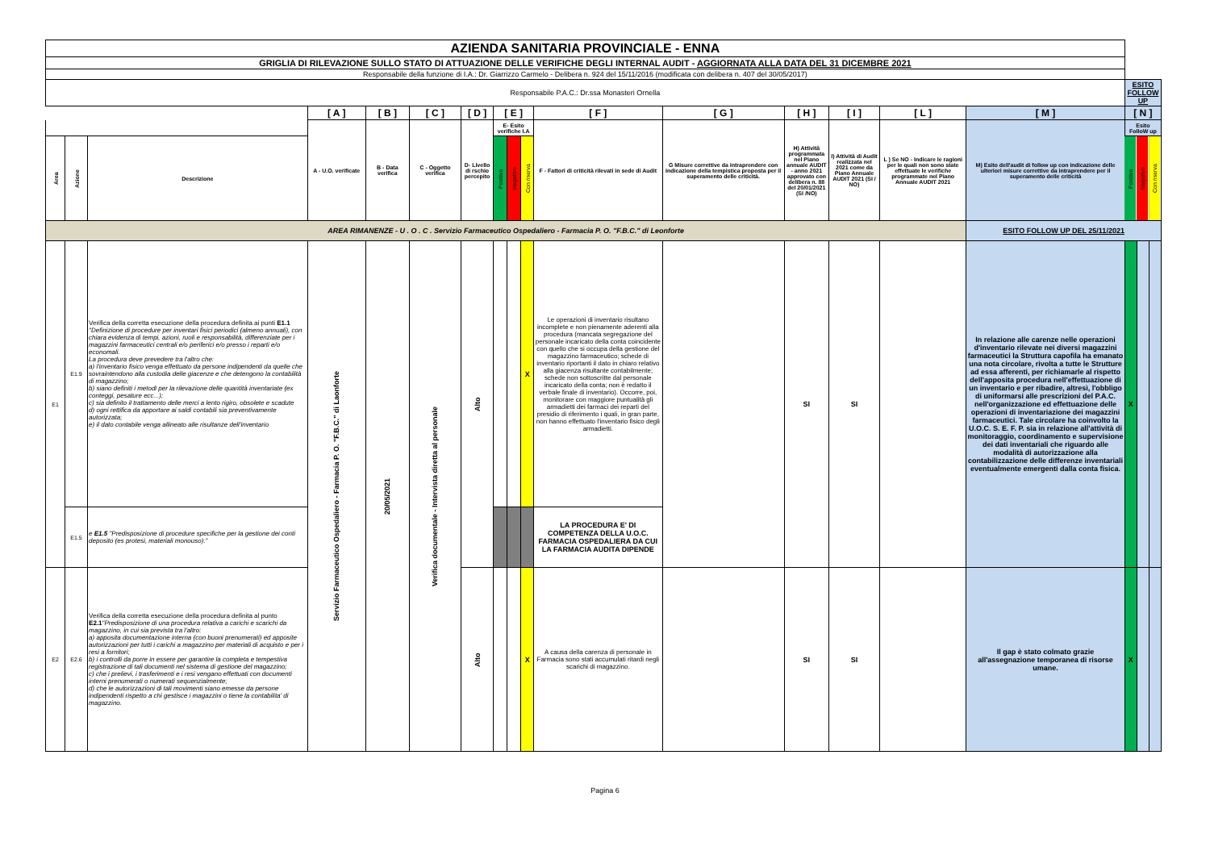| AZIENDA SANITARIA PROVINCIALE - ENNA | | | | | | | | | | | | | | | | | | |
| GRIGLIA DI RILEVAZIONE SULLO STATO DI ATTUAZIONE DELLE VERIFICHE DEGLI INTERNAL AUDIT - AGGIORNATA ALLA DATA DEL 31 DICEMBRE 2021 | | | | | | | | | | | | | | | | | | |
| Responsabile della funzione di I.A.: Dr. Giarrizzo Carmelo - Delibera n. 924 del 15/11/2016 (modificata con delibera n. 407 del 30/05/2017) | | | | | | | | | | | | | | | | | | |
| Responsabile P.A.C.: Dr.ssa Monasteri Ornella | | | | | | | | | | | | | | | | ESITO FOLLOW UP | | |
| | | | [ A ] | [ B ] | [ C ] | [ D ] | [ E ] | | | [ F ] | [ G ] | [ H ] | [ I ] | [ L ] | [ M ] | [ N ] | | |
| | | | A - U.O. verificate | B - Data verifica | C - Oggetto verifica | D- Livello di rschio percepito | E- Esito verifiche I.A | | | F - Fattori di criticità rilevati in sede di Audit | G Misure correttive da intraprendere con Indicazione della tempistica proposta per il superamento delle criticità. | H) Attività programmata nel Piano annuale AUDIT - anno 2021 approvato con delibera n. 88 del 20/01/2021 (SI /NO) | I) Attività di Audit realizzata nel 2021 come da Piano Annuale AUDIT 2021 (SI / NO) | L ) Se NO - Indicare le ragioni per le quali non sono state effettuate le verifiche programmate nel Piano Annuale AUDIT 2021 | M) Esito dell'audit di follow up con indicazione delle ulteriori misure correttive da intraprendere per il superamento delle criticità | Esito FolloW up | | |
| Area | Azione | Descrizione | | | | | Positivo | Negativo | Con riserva | | | | | | | Positivo | Negativo | Con riserva |
| AREA RIMANENZE - U . O . C . Servizio Farmaceutico Ospedaliero - Farmacia P. O. "F.B.C." di Leonforte | | | | | | | | | | | | | | | ESITO FOLLOW UP DEL 25/11/2021 | | | |
| E1 | E1.9 | Verifica della corretta esecuzione della procedura definita ai punti E1.1 "Definizione di procedure per inventari fisici periodici (almeno annuali), con chiara evidenza di tempi, azioni, ruoli e responsabilità, differenziate per i magazzini farmaceutici centrali e/o periferici e/o presso i reparti e/o economali. La procedura deve prevedere tra l'altro che: a) l'inventario fisico venga effettuato da persone indipendenti da quelle che sovraintendono alla custodia delle giacenze e che detengono la contabilità di magazzino; b) siano definiti i metodi per la rilevazione delle quantità inventariate (ex conteggi, pesature ecc...); c) sia definito il trattamento delle merci a lento rigiro, obsolete e scadute d) ogni rettifica da apportare ai saldi contabili sia preventivamente autorizzata; e) il dato contabile venga allineato alle risultanze dell'inventario | Servizio Farmaceutico Ospedaliero - Farmacia P. O. "F.B.C." di Laonforte | 20/05/2021 | Verifica documentale - Intervista diretta al personale | Alto | | | X | Le operazioni di inventario risultano incomplete e non pienamente aderenti alla procedura (mancata segregazione del personale incaricato della conta coincidente con quello che si occupa della gestione del magazzino farmaceutico; schede di inventario riportanti il dato in chiaro relativo alla giacenza risultante contabilmente; schede non sottoscritte dal personale incaricato della conta; non è redatto il verbale finale di inventario). Occorre, poi, monitorare con maggiore puntualità gli armadietti dei farmaci dei reparti del presidio di riferimento i quali, in gran parte, non hanno effettuato l'inventario fisico degli armadietti. | | SI | SI | | In relazione alle carenze nelle operazioni d'inventario rilevate nei diversi magazzini farmaceutici la Struttura capofila ha emanato una nota circolare, rivolta a tutte le Strutture ad essa afferenti, per richiamarle al rispetto dell'apposita procedura nell'effettuazione di un inventario e per ribadire, altresì, l'obbligo di uniformarsi alle prescrizioni del P.A.C. nell'organizzazione ed effettuazione delle operazioni di inventariazione dei magazzini farmaceutici. Tale circolare ha coinvolto la U.O.C. S. E. F. P. sia in relazione all'attività di monitoraggio, coordinamento e supervisione dei dati inventariali che riguardo alle modalità di autorizzazione alla contabilizzazione delle differenze inventariali eventualmente emergenti dalla conta fisica. | X | | |
| | E1.5 | e E1.5 "Predisposizione di procedure specifiche per la gestione dei conti deposito (es protesi, materiali monouso)." | | | | | | | | LA PROCEDURA E' DI COMPETENZA DELLA U.O.C. FARMACIA OSPEDALIERA DA CUI LA FARMACIA AUDITA DIPENDE | | | | | | | | |
| E2 | E2.6 | Verifica della corretta esecuzione della procedura definita al punto E2.1 "Predisposizione di una procedura relativa a carichi e scarichi da magazzino, in cui sia prevista tra l'altro: a) apposita documentazione interna (con buoni prenumerati) ed apposite autorizzazioni per tutti i carichi a magazzino per materiali di acquisto e per i resi a fornitori; b) i controlli da porre in essere per garantire la completa e tempestiva registrazione di tali documenti nel sistema di gestione del magazzino; c) che i prelievi, i trasferimenti e i resi vengano effettuati con documenti interni prenumerati o numerati sequenzialmente; d) che le autorizzazioni di tali movimenti siano emesse da persone indipendenti rispetto a chi gestisce i magazzini o tiene la contabilita' di magazzino. | | | | Alto | | | X | A causa della carenza di personale in Farmacia sono stati accumulati ritardi negli scarichi di magazzino. | | SI | SI | | Il gap è stato colmato grazie all'assegnazione temporanea di risorse umane. | X | | |
Pagina 6